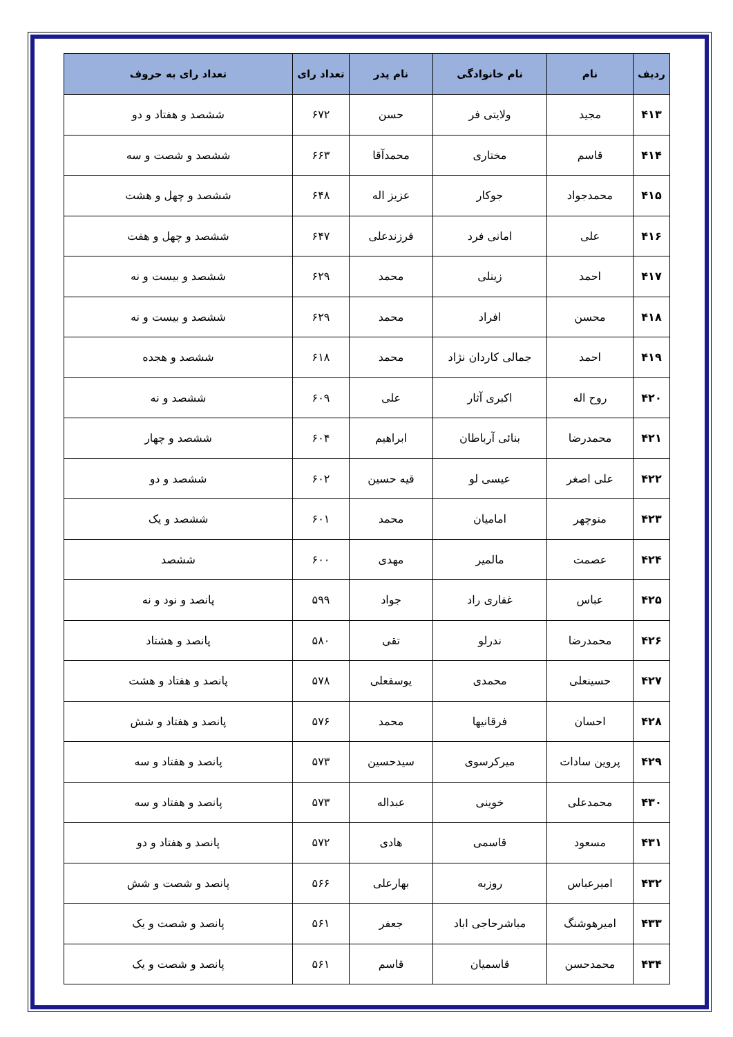| ردیف | نام | نام خانوادگی | نام پدر | تعداد رای | تعداد رای به حروف |
| --- | --- | --- | --- | --- | --- |
| ۴۱۳ | مجید | ولایتی فر | حسن | ۶۷۲ | ششصد و هفتاد و دو |
| ۴۱۴ | قاسم | مختاری | محمدآقا | ۶۶۳ | ششصد و شصت و سه |
| ۴۱۵ | محمدجواد | جوکار | عزیز اله | ۶۴۸ | ششصد و چهل و هشت |
| ۴۱۶ | علی | امانی فرد | فرزندعلی | ۶۴۷ | ششصد و چهل و هفت |
| ۴۱۷ | احمد | زینلی | محمد | ۶۲۹ | ششصد و بیست و نه |
| ۴۱۸ | محسن | افراد | محمد | ۶۲۹ | ششصد و بیست و نه |
| ۴۱۹ | احمد | جمالی کاردان نژاد | محمد | ۶۱۸ | ششصد و هجده |
| ۴۲۰ | روح اله | اکبری آثار | علی | ۶۰۹ | ششصد و نه |
| ۴۲۱ | محمدرضا | بنائی آرباطان | ابراهیم | ۶۰۴ | ششصد و چهار |
| ۴۲۲ | علی اصغر | عیسی لو | قیه حسین | ۶۰۲ | ششصد و دو |
| ۴۲۳ | منوچهر | امامیان | محمد | ۶۰۱ | ششصد و یک |
| ۴۲۴ | عصمت | مالمیر | مهدی | ۶۰۰ | ششصد |
| ۴۲۵ | عباس | غفاری راد | جواد | ۵۹۹ | پانصد و نود و نه |
| ۴۲۶ | محمدرضا | ندرلو | تقی | ۵۸۰ | پانصد و هشتاد |
| ۴۲۷ | حسینعلی | محمدی | یوسفعلی | ۵۷۸ | پانصد و هفتاد و هشت |
| ۴۲۸ | احسان | فرقانیها | محمد | ۵۷۶ | پانصد و هفتاد و شش |
| ۴۲۹ | پروین سادات | میرکرسوی | سیدحسین | ۵۷۳ | پانصد و هفتاد و سه |
| ۴۳۰ | محمدعلی | خوینی | عبداله | ۵۷۳ | پانصد و هفتاد و سه |
| ۴۳۱ | مسعود | قاسمی | هادی | ۵۷۲ | پانصد و هفتاد و دو |
| ۴۳۲ | امیرعباس | روزبه | بهارعلی | ۵۶۶ | پانصد و شصت و شش |
| ۴۳۳ | امیرهوشنگ | مباشرحاجی اباد | جعفر | ۵۶۱ | پانصد و شصت و یک |
| ۴۳۴ | محمدحسن | قاسمیان | قاسم | ۵۶۱ | پانصد و شصت و یک |